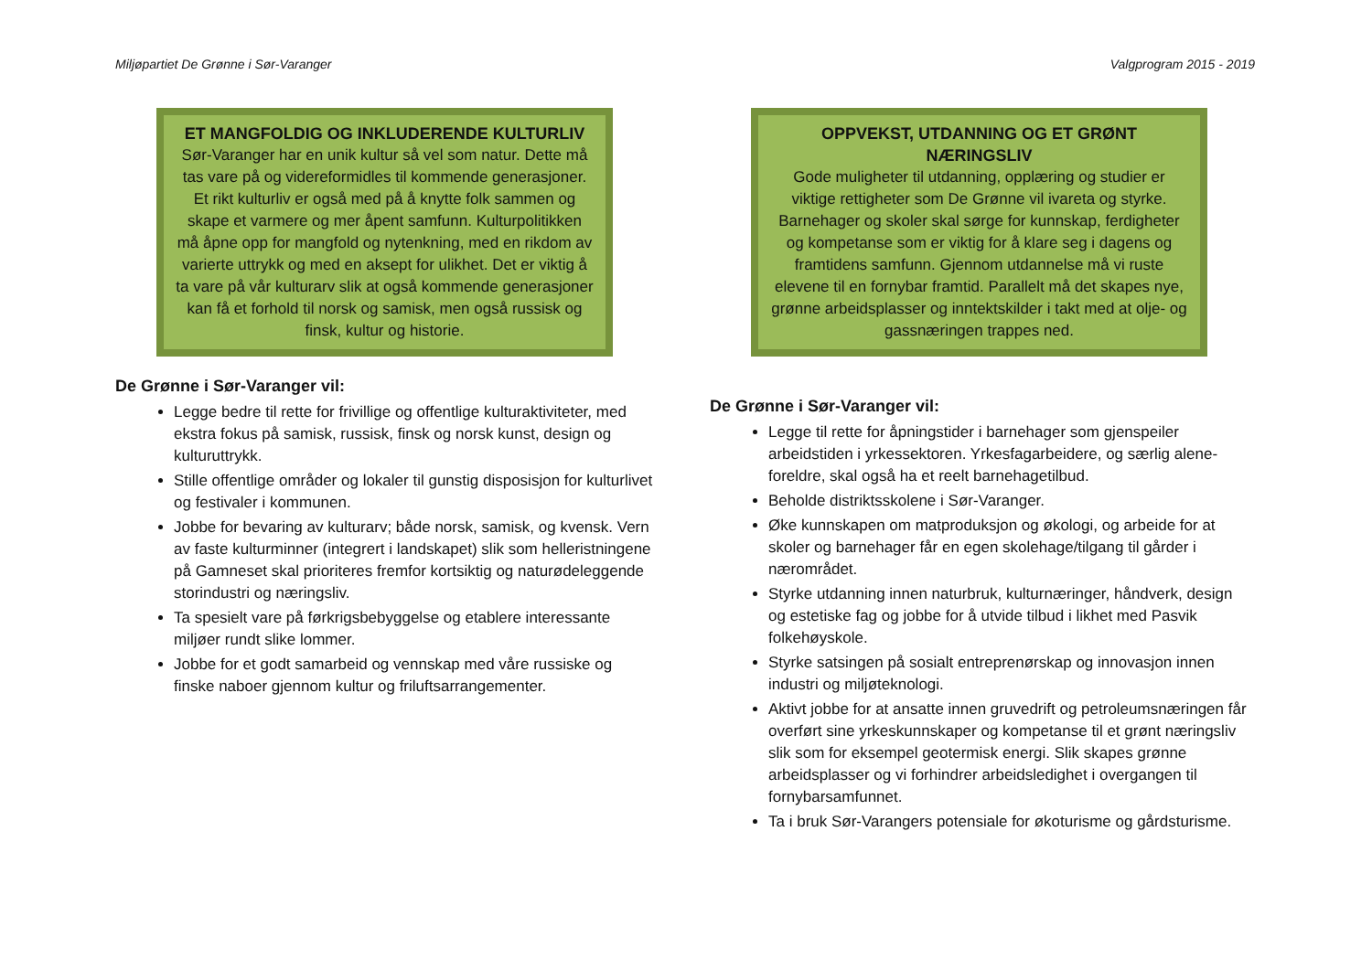Miljøpartiet De Grønne i Sør-Varanger Valgprogram 2015 - 2019
ET MANGFOLDIG OG INKLUDERENDE KULTURLIV
Sør-Varanger har en unik kultur så vel som natur. Dette må tas vare på og videreformidles til kommende generasjoner. Et rikt kulturliv er også med på å knytte folk sammen og skape et varmere og mer åpent samfunn. Kulturpolitikken må åpne opp for mangfold og nytenkning, med en rikdom av varierte uttrykk og med en aksept for ulikhet. Det er viktig å ta vare på vår kulturarv slik at også kommende generasjoner kan få et forhold til norsk og samisk, men også russisk og finsk, kultur og historie.
De Grønne i Sør-Varanger vil:
Legge bedre til rette for frivillige og offentlige kulturaktiviteter, med ekstra fokus på samisk, russisk, finsk og norsk kunst, design og kulturuttrykk.
Stille offentlige områder og lokaler til gunstig disposisjon for kulturlivet og festivaler i kommunen.
Jobbe for bevaring av kulturarv; både norsk, samisk, og kvensk. Vern av faste kulturminner (integrert i landskapet) slik som helleristningene på Gamneset skal prioriteres fremfor kortsiktig og naturødeleggende storindustri og næringsliv.
Ta spesielt vare på førkrigsbebyggelse og etablere interessante miljøer rundt slike lommer.
Jobbe for et godt samarbeid og vennskap med våre russiske og finske naboer gjennom kultur og friluftsarrangementer.
OPPVEKST, UTDANNING OG ET GRØNT NÆRINGSLIV
Gode muligheter til utdanning, opplæring og studier er viktige rettigheter som De Grønne vil ivareta og styrke. Barnehager og skoler skal sørge for kunnskap, ferdigheter og kompetanse som er viktig for å klare seg i dagens og framtidens samfunn. Gjennom utdannelse må vi ruste elevene til en fornybar framtid. Parallelt må det skapes nye, grønne arbeidsplasser og inntektskilder i takt med at olje- og gassnæringen trappes ned.
De Grønne i Sør-Varanger vil:
Legge til rette for åpningstider i barnehager som gjenspeiler arbeidstiden i yrkessektoren. Yrkesfagarbeidere, og særlig alene-foreldre, skal også ha et reelt barnehagetilbud.
Beholde distriktsskolene i Sør-Varanger.
Øke kunnskapen om matproduksjon og økologi, og arbeide for at skoler og barnehager får en egen skolehage/tilgang til gårder i nærområdet.
Styrke utdanning innen naturbruk, kulturnæringer, håndverk, design og estetiske fag og jobbe for å utvide tilbud i likhet med Pasvik folkehøyskole.
Styrke satsingen på sosialt entreprenørskap og innovasjon innen industri og miljøteknologi.
Aktivt jobbe for at ansatte innen gruvedrift og petroleumsnæringen får overført sine yrkeskunnskaper og kompetanse til et grønt næringsliv slik som for eksempel geotermisk energi. Slik skapes grønne arbeidsplasser og vi forhindrer arbeidsledighet i overgangen til fornybarsamfunnet.
Ta i bruk Sør-Varangers potensiale for økoturisme og gårdsturisme.